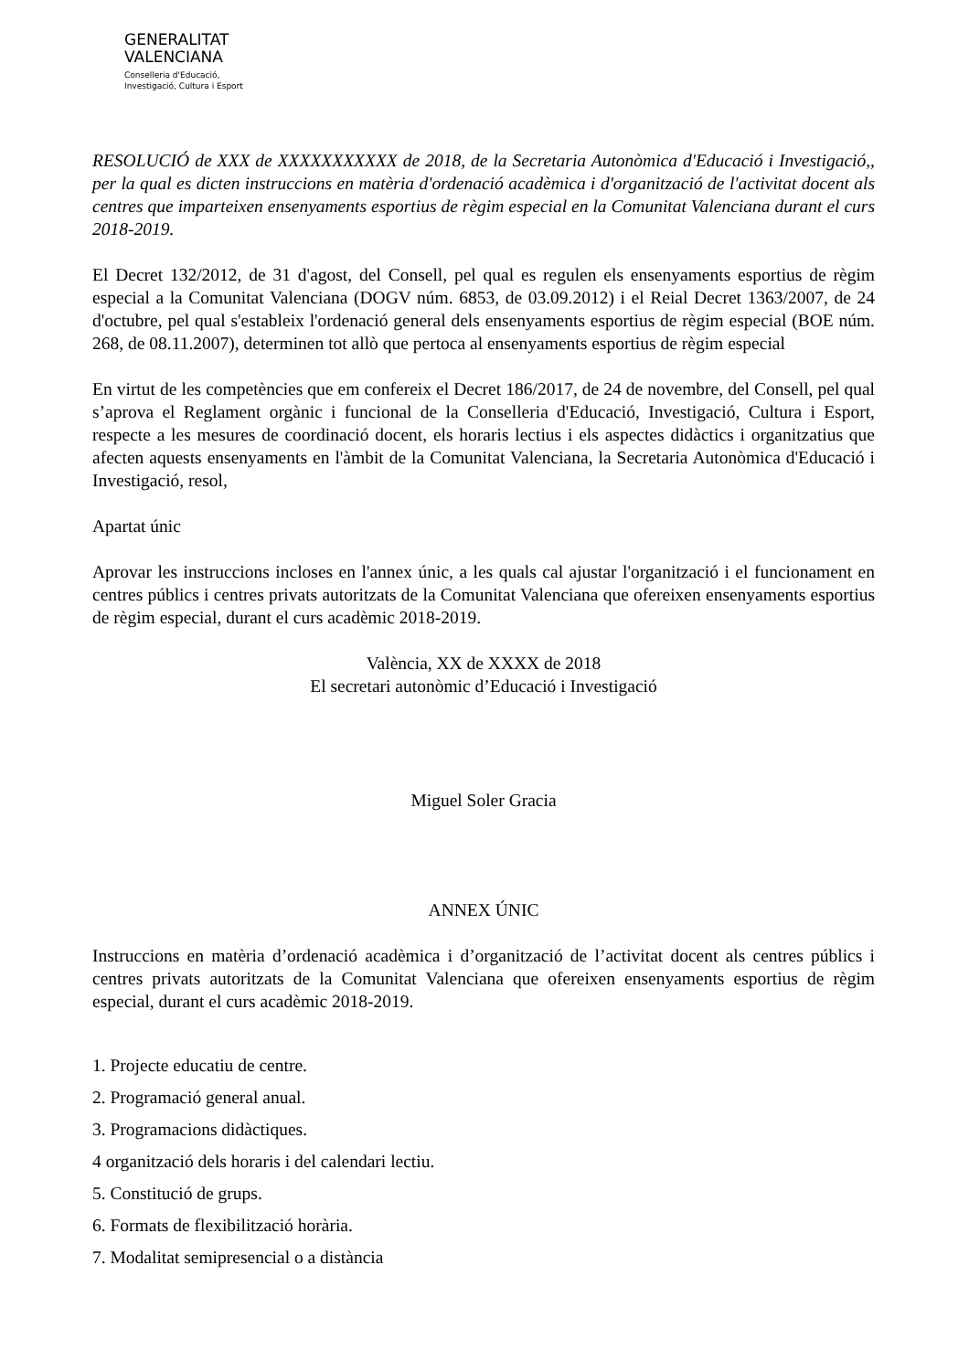GENERALITAT
VALENCIANA
Conselleria d'Educació,
Investigació, Cultura i Esport
RESOLUCIÓ de XXX de XXXXXXXXXXX de 2018, de la Secretaria Autonòmica d'Educació i Investigació,, per la qual es dicten instruccions en matèria d'ordenació acadèmica i d'organització de l'activitat docent als centres que imparteixen ensenyaments esportius de règim especial en la Comunitat Valenciana durant el curs 2018-2019.
El Decret 132/2012, de 31 d'agost, del Consell, pel qual es regulen els ensenyaments esportius de règim especial a la Comunitat Valenciana (DOGV núm. 6853, de 03.09.2012) i el Reial Decret 1363/2007, de 24 d'octubre, pel qual s'estableix l'ordenació general dels ensenyaments esportius de règim especial (BOE núm. 268, de 08.11.2007), determinen tot allò que pertoca al ensenyaments esportius de règim especial
En virtut de les competències que em confereix el Decret 186/2017, de 24 de novembre, del Consell, pel qual s’aprova el Reglament orgànic i funcional de la Conselleria d'Educació, Investigació, Cultura i Esport, respecte a les mesures de coordinació docent, els horaris lectius i els aspectes didàctics i organitzatius que afecten aquests ensenyaments en l'àmbit de la Comunitat Valenciana, la Secretaria Autonòmica d'Educació i Investigació, resol,
Apartat únic
Aprovar les instruccions incloses en l'annex únic, a les quals cal ajustar l'organització i el funcionament en centres públics i centres privats autoritzats de la Comunitat Valenciana que ofereixen ensenyaments esportius de règim especial, durant el curs acadèmic 2018-2019.
València, XX de XXXX de 2018
El secretari autonòmic d’Educació i Investigació
Miguel Soler Gracia
ANNEX ÚNIC
Instruccions en matèria d’ordenació acadèmica i d’organització de l’activitat docent als centres públics i centres privats autoritzats de la Comunitat Valenciana que ofereixen ensenyaments esportius de règim especial, durant el curs acadèmic 2018-2019.
1. Projecte educatiu de centre.
2. Programació general anual.
3. Programacions didàctiques.
4 organització dels horaris i del calendari lectiu.
5. Constitució de grups.
6. Formats de flexibilització horària.
7. Modalitat semipresencial o a distància